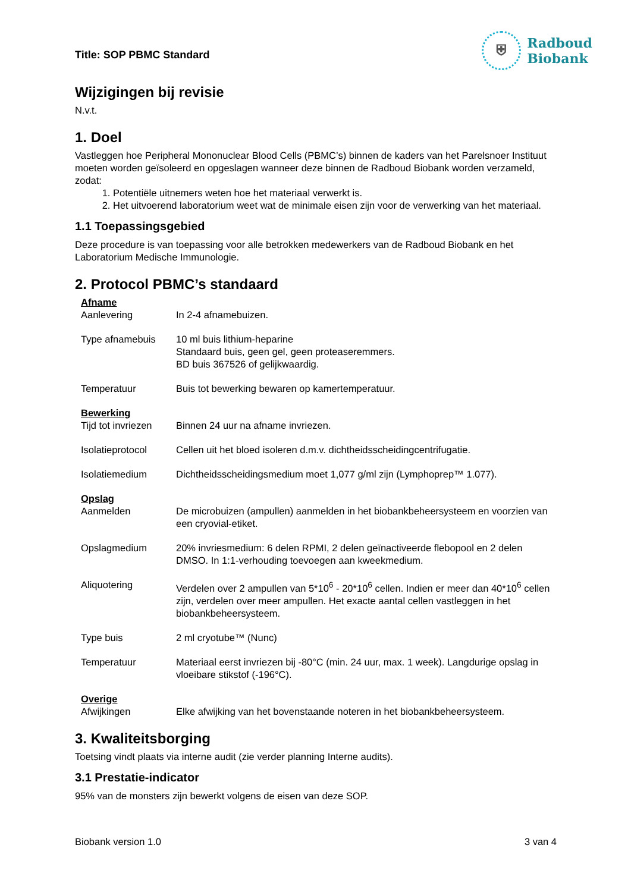Title: SOP PBMC Standard
⛨
Radboud
Biobank
Wijzigingen bij revisie
N.v.t.
1. Doel
Vastleggen hoe Peripheral Mononuclear Blood Cells (PBMC’s) binnen de kaders van het Parelsnoer Instituut moeten worden geïsoleerd en opgeslagen wanneer deze binnen de Radboud Biobank worden verzameld, zodat:
1. Potentiële uitnemers weten hoe het materiaal verwerkt is.
2. Het uitvoerend laboratorium weet wat de minimale eisen zijn voor de verwerking van het materiaal.
1.1 Toepassingsgebied
Deze procedure is van toepassing voor alle betrokken medewerkers van de Radboud Biobank en het Laboratorium Medische Immunologie.
2. Protocol PBMC’s standaard
| Afname | |
| Aanlevering | In 2-4 afnamebuizen. |
| Type afnamebuis | 10 ml buis lithium-heparine Standaard buis, geen gel, geen proteaseremmers. BD buis 367526 of gelijkwaardig. |
| Temperatuur | Buis tot bewerking bewaren op kamertemperatuur. |
| Bewerking | |
| Tijd tot invriezen | Binnen 24 uur na afname invriezen. |
| Isolatieprotocol | Cellen uit het bloed isoleren d.m.v. dichtheidsscheidingcentrifugatie. |
| Isolatiemedium | Dichtheidsscheidingsmedium moet 1,077 g/ml zijn (Lymphoprep™ 1.077). |
| Opslag | |
| Aanmelden | De microbuizen (ampullen) aanmelden in het biobankbeheersysteem en voorzien van een cryovial-etiket. |
| Opslagmedium | 20% invriesmedium: 6 delen RPMI, 2 delen geïnactiveerde flebopool en 2 delen DMSO. In 1:1-verhouding toevoegen aan kweekmedium. |
| Aliquotering | Verdelen over 2 ampullen van 5*10<sup>6</sup> - 20*10<sup>6</sup> cellen. Indien er meer dan 40*10<sup>6</sup> cellen zijn, verdelen over meer ampullen. Het exacte aantal cellen vastleggen in het biobankbeheersysteem. |
| Type buis | 2 ml cryotube™ (Nunc) |
| Temperatuur | Materiaal eerst invriezen bij -80°C (min. 24 uur, max. 1 week). Langdurige opslag in vloeibare stikstof (-196°C). |
| Overige | |
| Afwijkingen | Elke afwijking van het bovenstaande noteren in het biobankbeheersysteem. |
3. Kwaliteitsborging
Toetsing vindt plaats via interne audit (zie verder planning Interne audits).
3.1 Prestatie-indicator
95% van de monsters zijn bewerkt volgens de eisen van deze SOP.
Biobank version 1.0 3 van 4